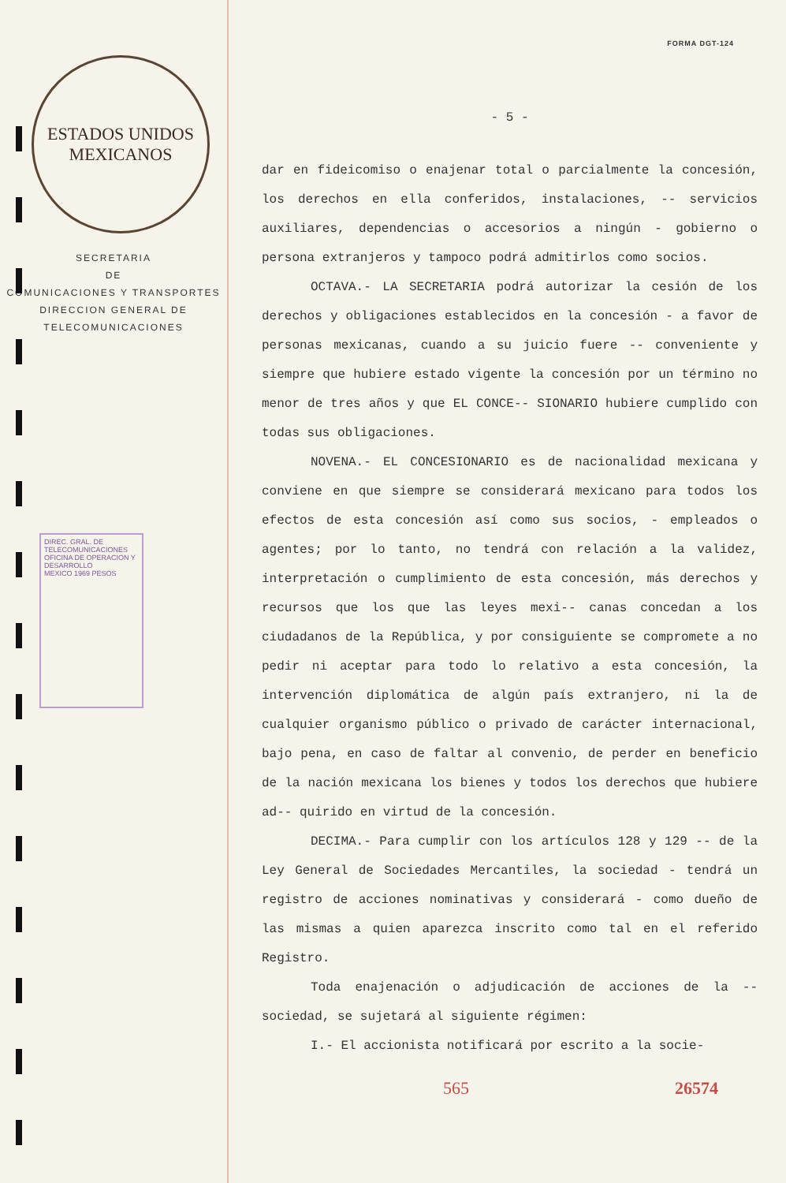ESTADOS UNIDOS MEXICANOS
SECRETARIA
DE
COMUNICACIONES Y TRANSPORTES
DIRECCION GENERAL DE
TELECOMUNICACIONES
DIREC. GRAL. DE TELECOMUNICACIONES
OFICINA DE OPERACION Y DESARROLLO
MEXICO 1969 PESOS
FORMA DGT-124
- 5 -
dar en fideicomiso o enajenar total o parcialmente la concesión, los derechos en ella conferidos, instalaciones, -- servicios auxiliares, dependencias o accesorios a ningún - gobierno o persona extranjeros y tampoco podrá admitirlos como socios.
OCTAVA.- LA SECRETARIA podrá autorizar la cesión de los derechos y obligaciones establecidos en la concesión - a favor de personas mexicanas, cuando a su juicio fuere -- conveniente y siempre que hubiere estado vigente la concesión por un término no menor de tres años y que EL CONCE-- SIONARIO hubiere cumplido con todas sus obligaciones.
NOVENA.- EL CONCESIONARIO es de nacionalidad mexicana y conviene en que siempre se considerará mexicano para todos los efectos de esta concesión así como sus socios, - empleados o agentes; por lo tanto, no tendrá con relación a la validez, interpretación o cumplimiento de esta concesión, más derechos y recursos que los que las leyes mexi-- canas concedan a los ciudadanos de la República, y por consiguiente se compromete a no pedir ni aceptar para todo lo relativo a esta concesión, la intervención diplomática de algún país extranjero, ni la de cualquier organismo público o privado de carácter internacional, bajo pena, en caso de faltar al convenio, de perder en beneficio de la nación mexicana los bienes y todos los derechos que hubiere ad-- quirido en virtud de la concesión.
DECIMA.- Para cumplir con los artículos 128 y 129 -- de la Ley General de Sociedades Mercantiles, la sociedad - tendrá un registro de acciones nominativas y considerará - como dueño de las mismas a quien aparezca inscrito como tal en el referido Registro.
Toda enajenación o adjudicación de acciones de la -- sociedad, se sujetará al siguiente régimen:
I.- El accionista notificará por escrito a la socie-
565 26574